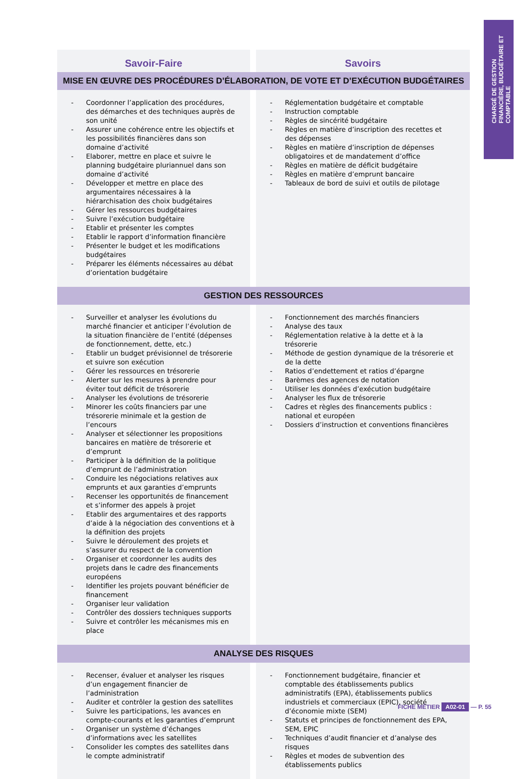CHARGÉ DE GESTION FINANCIÈRE, BUDGÉTAIRE ET COMPTABLE
| Savoir-Faire | | Savoirs |
| --- | --- | --- |
| MISE EN ŒUVRE DES PROCÉDURES D’ÉLABORATION, DE VOTE ET D’EXÉCUTION BUDGÉTAIRES | | |
| - Coordonner l’application des procédures, des démarches et des techniques auprès de son unité - Assurer une cohérence entre les objectifs et les possibilités financières dans son domaine d’activité - Elaborer, mettre en place et suivre le planning budgétaire pluriannuel dans son domaine d’activité - Développer et mettre en place des argumentaires nécessaires à la hiérarchisation des choix budgétaires - Gérer les ressources budgétaires - Suivre l’exécution budgétaire - Etablir et présenter les comptes - Etablir le rapport d’information financière - Présenter le budget et les modifications budgétaires - Préparer les éléments nécessaires au débat d’orientation budgétaire | | - Réglementation budgétaire et comptable - Instruction comptable - Règles de sincérité budgétaire - Règles en matière d’inscription des recettes et des dépenses - Règles en matière d’inscription de dépenses obligatoires et de mandatement d’office - Règles en matière de déficit budgétaire - Règles en matière d’emprunt bancaire - Tableaux de bord de suivi et outils de pilotage |
| GESTION DES RESSOURCES | | |
| - Surveiller et analyser les évolutions du marché financier et anticiper l’évolution de la situation financière de l’entité (dépenses de fonctionnement, dette, etc.) - Etablir un budget prévisionnel de trésorerie et suivre son exécution - Gérer les ressources en trésorerie - Alerter sur les mesures à prendre pour éviter tout déficit de trésorerie - Analyser les évolutions de trésorerie - Minorer les coûts financiers par une trésorerie minimale et la gestion de l’encours - Analyser et sélectionner les propositions bancaires en matière de trésorerie et d’emprunt - Participer à la définition de la politique d’emprunt de l’administration - Conduire les négociations relatives aux emprunts et aux garanties d’emprunts - Recenser les opportunités de financement et s’informer des appels à projet - Etablir des argumentaires et des rapports d’aide à la négociation des conventions et à la définition des projets - Suivre le déroulement des projets et s’assurer du respect de la convention - Organiser et coordonner les audits des projets dans le cadre des financements européens - Identifier les projets pouvant bénéficier de financement - Organiser leur validation - Contrôler des dossiers techniques supports - Suivre et contrôler les mécanismes mis en place | | - Fonctionnement des marchés financiers - Analyse des taux - Réglementation relative à la dette et à la trésorerie - Méthode de gestion dynamique de la trésorerie et de la dette - Ratios d’endettement et ratios d’épargne - Barèmes des agences de notation - Utiliser les données d’exécution budgétaire - Analyser les flux de trésorerie - Cadres et règles des financements publics : national et européen - Dossiers d’instruction et conventions financières |
| ANALYSE DES RISQUES | | |
| - Recenser, évaluer et analyser les risques d’un engagement financier de l’administration - Auditer et contrôler la gestion des satellites - Suivre les participations, les avances en compte-courants et les garanties d’emprunt - Organiser un système d’échanges d’informations avec les satellites - Consolider les comptes des satellites dans le compte administratif | | - Fonctionnement budgétaire, financier et comptable des établissements publics administratifs (EPA), établissements publics industriels et commerciaux (EPIC), société d’économie mixte (SEM) - Statuts et principes de fonctionnement des EPA, SEM, EPIC - Techniques d’audit financier et d’analyse des risques - Règles et modes de subvention des établissements publics |
FICHE MÉTIER A02-01 — P. 55